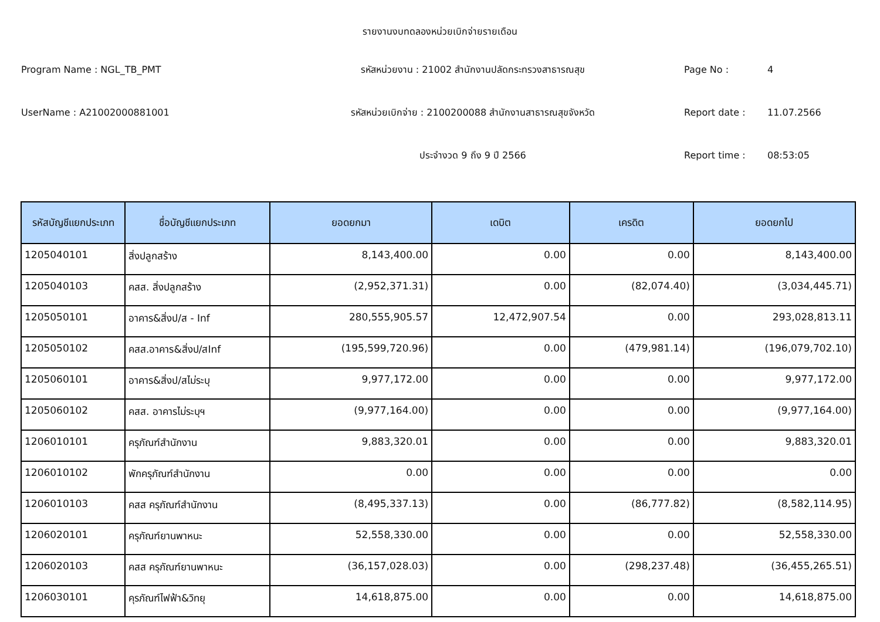รายงานงบทดลองหน่วยเบิกจ่ายรายเดือน
Program Name : NGL_TB_PMT รหัสหน่วยงาน : 21002 สำนักงานปลัดกระทรวงสาธารณสุข Page No : 4
UserName : A21002000881001 รหัสหน่วยเบิกจ่าย : 2100200088 สำนักงานสาธารณสุขจังหวัด Report date : 11.07.2566
ประจำงวด 9 ถึง 9 ปี 2566 Report time : 08:53:05
| รหัสบัญชีแยกประเภท | ชื่อบัญชีแยกประเภท | ยอดยกมา | เดบิต | เครดิต | ยอดยกไป |
| --- | --- | --- | --- | --- | --- |
| 1205040101 | สิ่งปลูกสร้าง | 8,143,400.00 | 0.00 | 0.00 | 8,143,400.00 |
| 1205040103 | คสส. สิ่งปลูกสร้าง | (2,952,371.31) | 0.00 | (82,074.40) | (3,034,445.71) |
| 1205050101 | อาคาร&สิ่งป/ส - Inf | 280,555,905.57 | 12,472,907.54 | 0.00 | 293,028,813.11 |
| 1205050102 | คสส.อาคาร&สิ่งป/สInf | (195,599,720.96) | 0.00 | (479,981.14) | (196,079,702.10) |
| 1205060101 | อาคาร&สิ่งป/สไม่ระบุ | 9,977,172.00 | 0.00 | 0.00 | 9,977,172.00 |
| 1205060102 | คสส. อาคารไม่ระบุฯ | (9,977,164.00) | 0.00 | 0.00 | (9,977,164.00) |
| 1206010101 | ครุภัณฑ์สำนักงาน | 9,883,320.01 | 0.00 | 0.00 | 9,883,320.01 |
| 1206010102 | พักครุภัณฑ์สำนักงาน | 0.00 | 0.00 | 0.00 | 0.00 |
| 1206010103 | คสส ครุภัณฑ์สำนักงาน | (8,495,337.13) | 0.00 | (86,777.82) | (8,582,114.95) |
| 1206020101 | ครุภัณฑ์ยานพาหนะ | 52,558,330.00 | 0.00 | 0.00 | 52,558,330.00 |
| 1206020103 | คสส ครุภัณฑ์ยานพาหนะ | (36,157,028.03) | 0.00 | (298,237.48) | (36,455,265.51) |
| 1206030101 | คุรภัณฑ์ไฟฟ้า&วิทยุ | 14,618,875.00 | 0.00 | 0.00 | 14,618,875.00 |